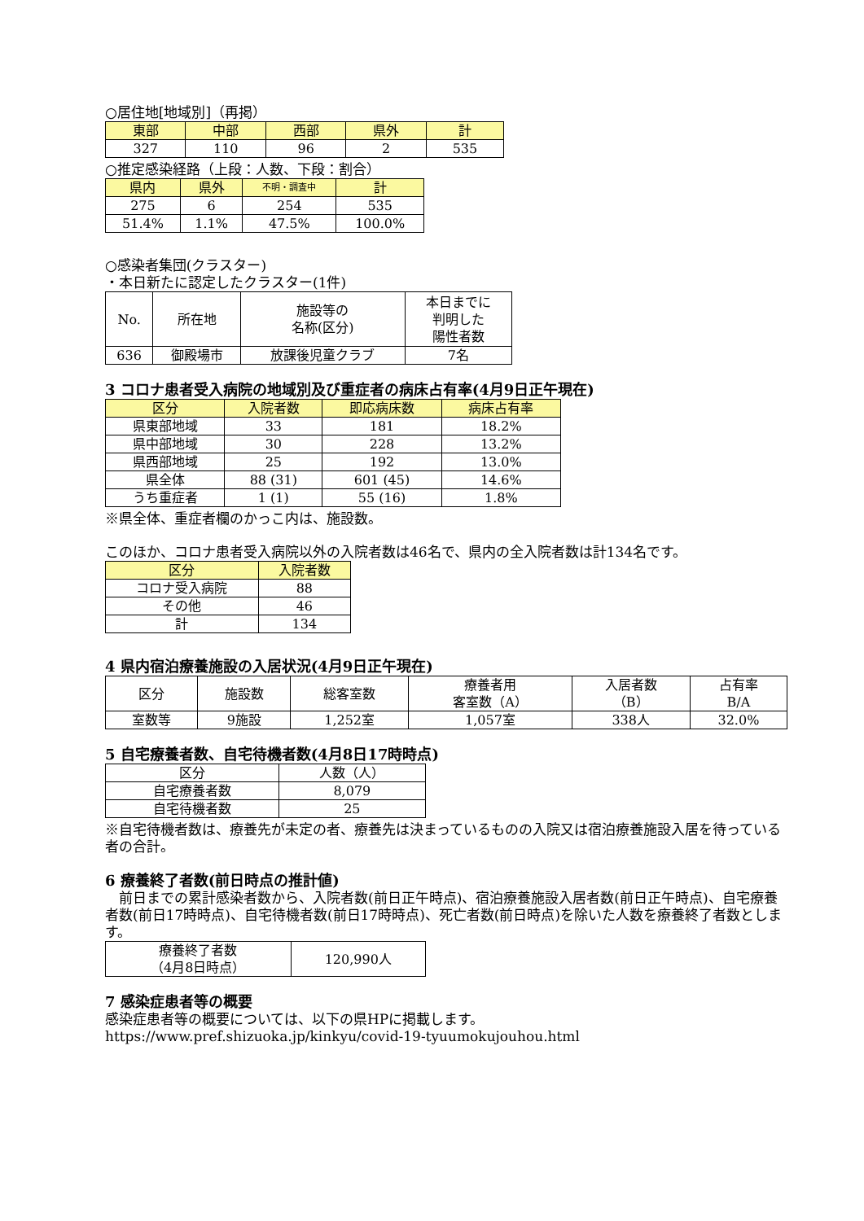○居住地[地域別]（再掲）
| 東部 | 中部 | 西部 | 県外 | 計 |
| --- | --- | --- | --- | --- |
| 327 | 110 | 96 | 2 | 535 |
○推定感染経路（上段：人数、下段：割合）
| 県内 | 県外 | 不明・調査中 | 計 |
| --- | --- | --- | --- |
| 275 | 6 | 254 | 535 |
| 51.4% | 1.1% | 47.5% | 100.0% |
○感染者集団(クラスター)
・本日新たに認定したクラスター(1件)
| No. | 所在地 | 施設等の 名称(区分) | 本日までに 判明した 陽性者数 |
| 636 | 御殿場市 | 放課後児童クラブ | 7名 |
3 コロナ患者受入病院の地域別及び重症者の病床占有率(4月9日正午現在)
| 区分 | 入院者数 | 即応病床数 | 病床占有率 |
| --- | --- | --- | --- |
| 県東部地域 | 33 | 181 | 18.2% |
| 県中部地域 | 30 | 228 | 13.2% |
| 県西部地域 | 25 | 192 | 13.0% |
| 県全体 | 88 (31) | 601 (45) | 14.6% |
| うち重症者 | 1 (1) | 55 (16) | 1.8% |
※県全体、重症者欄のかっこ内は、施設数。
このほか、コロナ患者受入病院以外の入院者数は46名で、県内の全入院者数は計134名です。
| 区分 | 入院者数 |
| --- | --- |
| コロナ受入病院 | 88 |
| その他 | 46 |
| 計 | 134 |
4 県内宿泊療養施設の入居状況(4月9日正午現在)
| 区分 | 施設数 | 総客室数 | 療養者用 客室数（A） | 入居者数 （B） | 占有率 B/A |
| 室数等 | 9施設 | 1,252室 | 1,057室 | 338人 | 32.0% |
5 自宅療養者数、自宅待機者数(4月8日17時時点)
| 区分 | 人数（人） |
| 自宅療養者数 | 8,079 |
| 自宅待機者数 | 25 |
※自宅待機者数は、療養先が未定の者、療養先は決まっているものの入院又は宿泊療養施設入居を待っている者の合計。
6 療養終了者数(前日時点の推計値)
　前日までの累計感染者数から、入院者数(前日正午時点)、宿泊療養施設入居者数(前日正午時点)、自宅療養者数(前日17時時点)、自宅待機者数(前日17時時点)、死亡者数(前日時点)を除いた人数を療養終了者数とします。
| 療養終了者数 （4月8日時点） | 120,990人 |
7 感染症患者等の概要
感染症患者等の概要については、以下の県HPに掲載します。
https://www.pref.shizuoka.jp/kinkyu/covid-19-tyuumokujouhou.html